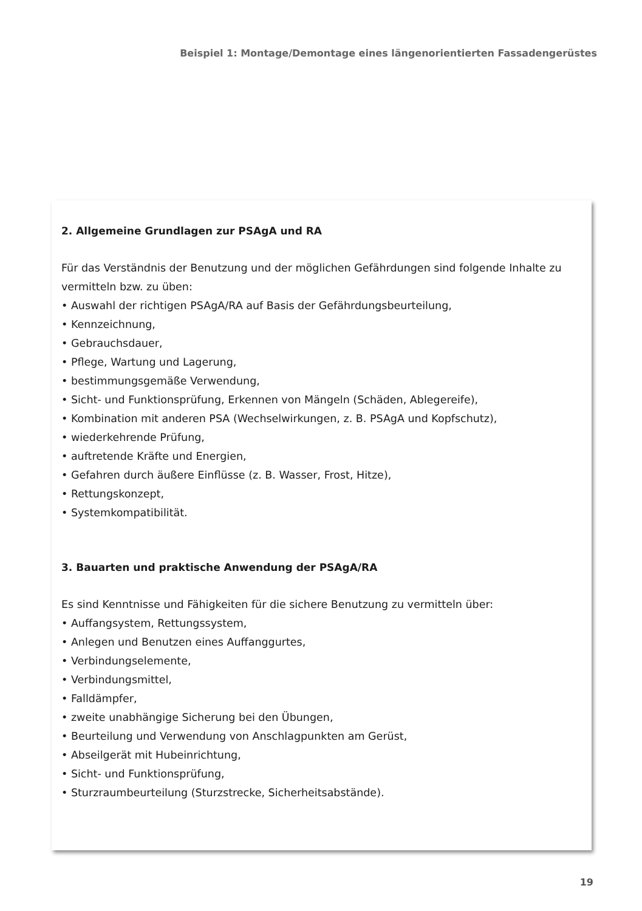Beispiel 1: Montage/Demontage eines längenorientierten Fassadengerüstes
2. Allgemeine Grundlagen zur PSAgA und RA
Für das Verständnis der Benutzung und der möglichen Gefährdungen sind folgende Inhalte zu vermitteln bzw. zu üben:
• Auswahl der richtigen PSAgA/RA auf Basis der Gefährdungsbeurteilung,
• Kennzeichnung,
• Gebrauchsdauer,
• Pflege, Wartung und Lagerung,
• bestimmungsgemäße Verwendung,
• Sicht- und Funktionsprüfung, Erkennen von Mängeln (Schäden, Ablegereife),
• Kombination mit anderen PSA (Wechselwirkungen, z. B. PSAgA und Kopfschutz),
• wiederkehrende Prüfung,
• auftretende Kräfte und Energien,
• Gefahren durch äußere Einflüsse (z. B. Wasser, Frost, Hitze),
• Rettungskonzept,
• Systemkompatibilität.
3. Bauarten und praktische Anwendung der PSAgA/RA
Es sind Kenntnisse und Fähigkeiten für die sichere Benutzung zu vermitteln über:
• Auffangsystem, Rettungssystem,
• Anlegen und Benutzen eines Auffanggurtes,
• Verbindungselemente,
• Verbindungsmittel,
• Falldämpfer,
• zweite unabhängige Sicherung bei den Übungen,
• Beurteilung und Verwendung von Anschlagpunkten am Gerüst,
• Abseilgerät mit Hubeinrichtung,
• Sicht- und Funktionsprüfung,
• Sturzraumbeurteilung (Sturzstrecke, Sicherheitsabstände).
19